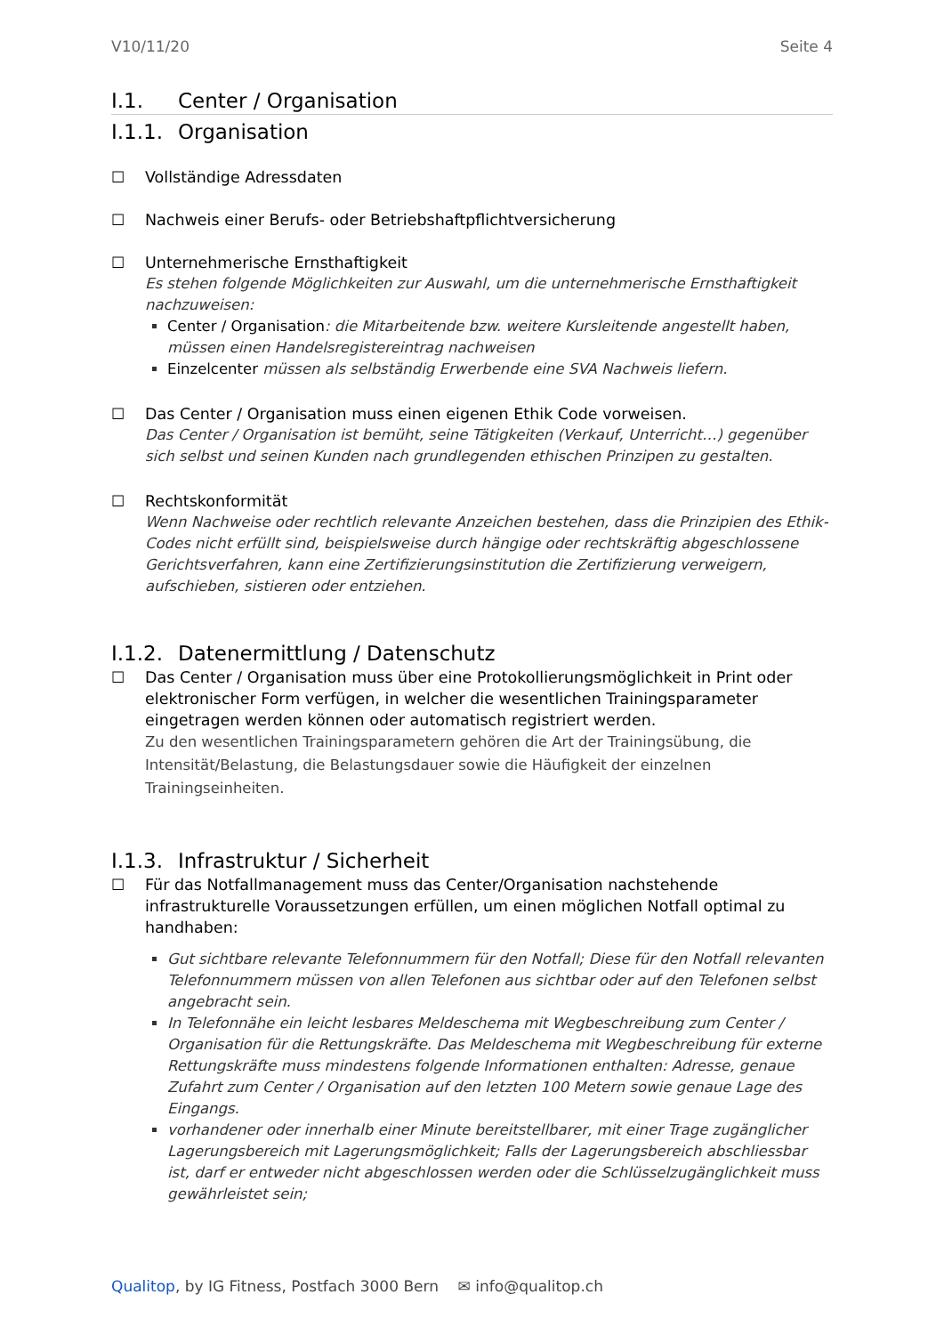V10/11/20 Seite 4
I.1. Center / Organisation
I.1.1. Organisation
☐ Vollständige Adressdaten
☐ Nachweis einer Berufs- oder Betriebshaftpflichtversicherung
☐ Unternehmerische Ernsthaftigkeit
Es stehen folgende Möglichkeiten zur Auswahl, um die unternehmerische Ernsthaftigkeit nachzuweisen:
Center / Organisation: die Mitarbeitende bzw. weitere Kursleitende angestellt haben, müssen einen Handelsregistereintrag nachweisen
Einzelcenter müssen als selbständig Erwerbende eine SVA Nachweis liefern.
☐ Das Center / Organisation muss einen eigenen Ethik Code vorweisen.
Das Center / Organisation ist bemüht, seine Tätigkeiten (Verkauf, Unterricht…) gegenüber sich selbst und seinen Kunden nach grundlegenden ethischen Prinzipen zu gestalten.
☐ Rechtskonformität
Wenn Nachweise oder rechtlich relevante Anzeichen bestehen, dass die Prinzipien des Ethik-Codes nicht erfüllt sind, beispielsweise durch hängige oder rechtskräftig abgeschlossene Gerichtsverfahren, kann eine Zertifizierungsinstitution die Zertifizierung verweigern, aufschieben, sistieren oder entziehen.
I.1.2. Datenermittlung / Datenschutz
☐ Das Center / Organisation muss über eine Protokollierungsmöglichkeit in Print oder elektronischer Form verfügen, in welcher die wesentlichen Trainingsparameter eingetragen werden können oder automatisch registriert werden.
Zu den wesentlichen Trainingsparametern gehören die Art der Trainingsübung, die Intensität/Belastung, die Belastungsdauer sowie die Häufigkeit der einzelnen Trainingseinheiten.
I.1.3. Infrastruktur / Sicherheit
☐ Für das Notfallmanagement muss das Center/Organisation nachstehende infrastrukturelle Voraussetzungen erfüllen, um einen möglichen Notfall optimal zu handhaben:
Gut sichtbare relevante Telefonnummern für den Notfall; Diese für den Notfall relevanten Telefonnummern müssen von allen Telefonen aus sichtbar oder auf den Telefonen selbst angebracht sein.
In Telefonnähe ein leicht lesbares Meldeschema mit Wegbeschreibung zum Center / Organisation für die Rettungskräfte. Das Meldeschema mit Wegbeschreibung für externe Rettungskräfte muss mindestens folgende Informationen enthalten: Adresse, genaue Zufahrt zum Center / Organisation auf den letzten 100 Metern sowie genaue Lage des Eingangs.
vorhandener oder innerhalb einer Minute bereitstellbarer, mit einer Trage zugänglicher Lagerungsbereich mit Lagerungsmöglichkeit; Falls der Lagerungsbereich abschliessbar ist, darf er entweder nicht abgeschlossen werden oder die Schlüsselzugänglichkeit muss gewährleistet sein;
Qualitop, by IG Fitness, Postfach 3000 Bern ✉ info@qualitop.ch